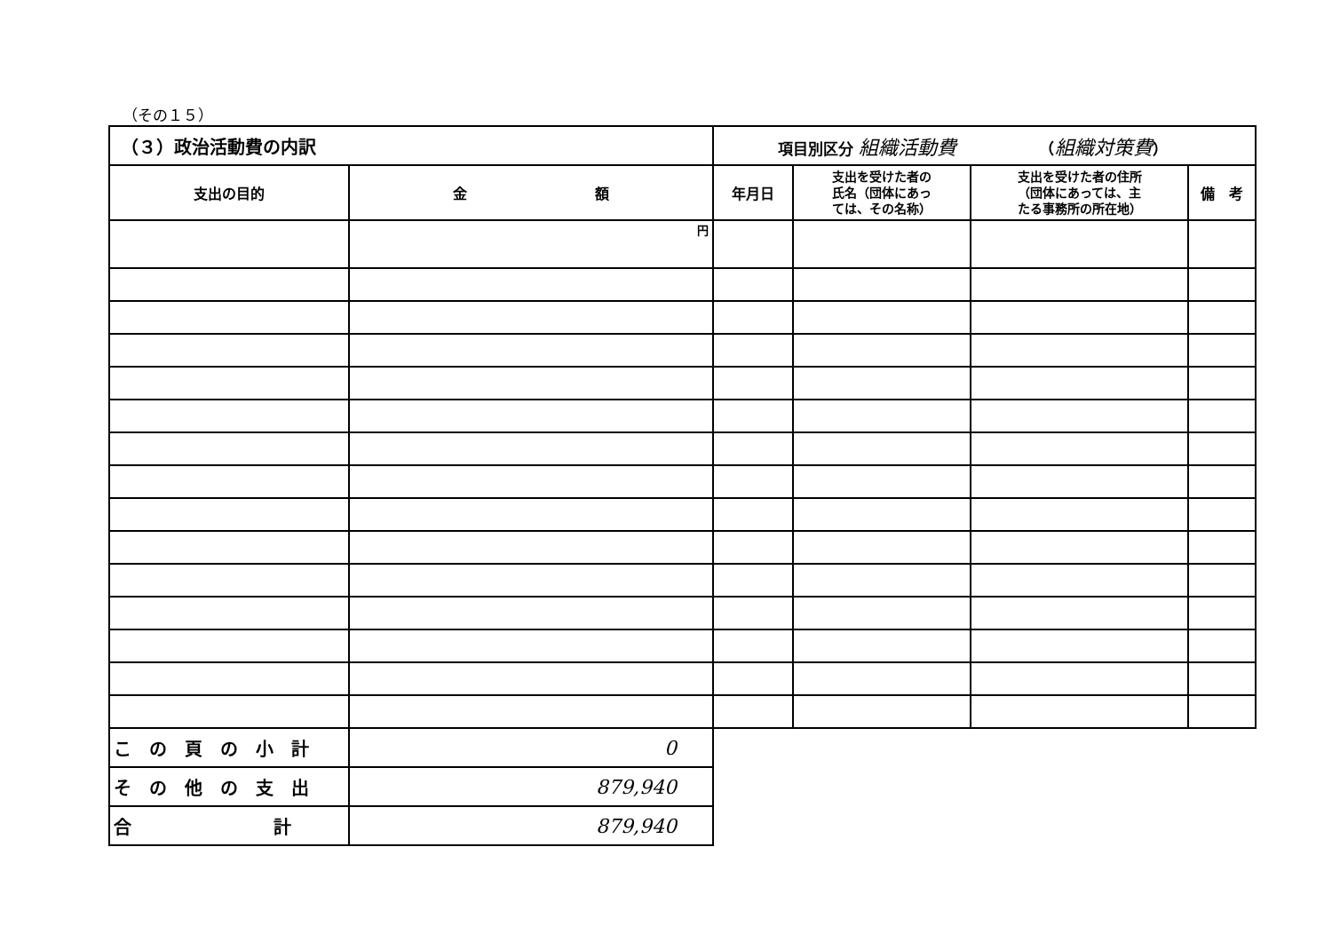（その１５）
| （３）政治活動費の内訳 | | 項目別区分 組織活動費 （ 組織対策費 ） | | | |
| 支出の目的 | 金 額 | 年月日 | 支出を受けた者の 氏名（団体にあっ ては、その名称） | 支出を受けた者の住所 （団体にあっては、主 たる事務所の所在地） | 備 考 |
| | 円 | | | | |
| この頁の小計 | 0 | | | | |
| その他の支出 | 879,940 | | | | |
| 合 計 | 879,940 | | | | |